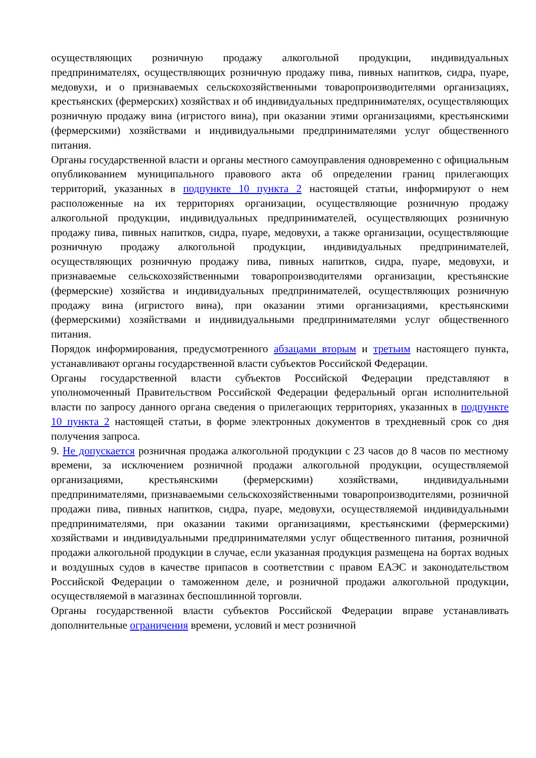осуществляющих розничную продажу алкогольной продукции, индивидуальных предпринимателях, осуществляющих розничную продажу пива, пивных напитков, сидра, пуаре, медовухи, и о признаваемых сельскохозяйственными товаропроизводителями организациях, крестьянских (фермерских) хозяйствах и об индивидуальных предпринимателях, осуществляющих розничную продажу вина (игристого вина), при оказании этими организациями, крестьянскими (фермерскими) хозяйствами и индивидуальными предпринимателями услуг общественного питания.
Органы государственной власти и органы местного самоуправления одновременно с официальным опубликованием муниципального правового акта об определении границ прилегающих территорий, указанных в подпункте 10 пункта 2 настоящей статьи, информируют о нем расположенные на их территориях организации, осуществляющие розничную продажу алкогольной продукции, индивидуальных предпринимателей, осуществляющих розничную продажу пива, пивных напитков, сидра, пуаре, медовухи, а также организации, осуществляющие розничную продажу алкогольной продукции, индивидуальных предпринимателей, осуществляющих розничную продажу пива, пивных напитков, сидра, пуаре, медовухи, и признаваемые сельскохозяйственными товаропроизводителями организации, крестьянские (фермерские) хозяйства и индивидуальных предпринимателей, осуществляющих розничную продажу вина (игристого вина), при оказании этими организациями, крестьянскими (фермерскими) хозяйствами и индивидуальными предпринимателями услуг общественного питания.
Порядок информирования, предусмотренного абзацами вторым и третьим настоящего пункта, устанавливают органы государственной власти субъектов Российской Федерации.
Органы государственной власти субъектов Российской Федерации представляют в уполномоченный Правительством Российской Федерации федеральный орган исполнительной власти по запросу данного органа сведения о прилегающих территориях, указанных в подпункте 10 пункта 2 настоящей статьи, в форме электронных документов в трехдневный срок со дня получения запроса.
9. Не допускается розничная продажа алкогольной продукции с 23 часов до 8 часов по местному времени, за исключением розничной продажи алкогольной продукции, осуществляемой организациями, крестьянскими (фермерскими) хозяйствами, индивидуальными предпринимателями, признаваемыми сельскохозяйственными товаропроизводителями, розничной продажи пива, пивных напитков, сидра, пуаре, медовухи, осуществляемой индивидуальными предпринимателями, при оказании такими организациями, крестьянскими (фермерскими) хозяйствами и индивидуальными предпринимателями услуг общественного питания, розничной продажи алкогольной продукции в случае, если указанная продукция размещена на бортах водных и воздушных судов в качестве припасов в соответствии с правом ЕАЭС и законодательством Российской Федерации о таможенном деле, и розничной продажи алкогольной продукции, осуществляемой в магазинах беспошлинной торговли.
Органы государственной власти субъектов Российской Федерации вправе устанавливать дополнительные ограничения времени, условий и мест розничной